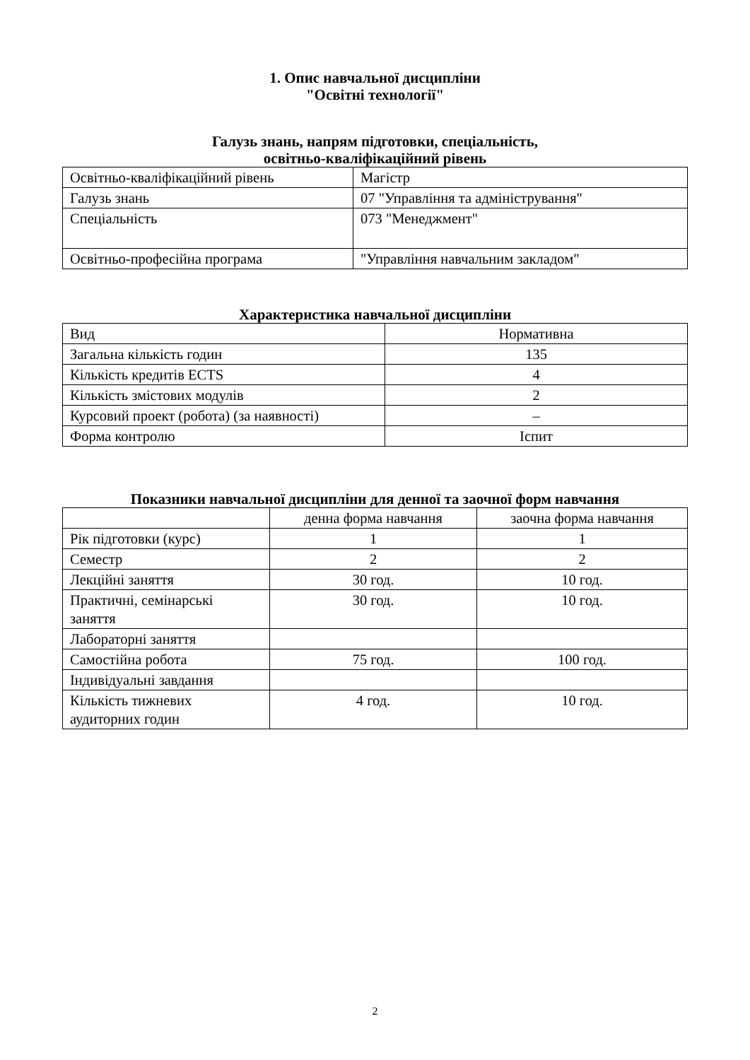1. Опис навчальної дисципліни
"Освітні технології"
Галузь знань, напрям підготовки, спеціальність,
освітньо-кваліфікаційний рівень
| Освітньо-кваліфікаційний рівень | Магістр |
| Галузь знань | 07 "Управління та адміністрування" |
| Спеціальність | 073 "Менеджмент" |
| Освітньо-професійна програма | "Управління навчальним закладом" |
Характеристика навчальної дисципліни
| Вид | Нормативна |
| Загальна кількість годин | 135 |
| Кількість кредитів ECTS | 4 |
| Кількість змістових модулів | 2 |
| Курсовий проект (робота) (за наявності) | – |
| Форма контролю | Іспит |
Показники навчальної дисципліни для денної та заочної форм навчання
| | денна форма навчання | заочна форма навчання |
| --- | --- | --- |
| Рік підготовки (курс) | 1 | 1 |
| Семестр | 2 | 2 |
| Лекційні заняття | 30 год. | 10 год. |
| Практичні, семінарські заняття | 30 год. | 10 год. |
| Лабораторні заняття | | |
| Самостійна робота | 75 год. | 100 год. |
| Індивідуальні завдання | | |
| Кількість тижневих аудиторних годин | 4 год. | 10 год. |
2